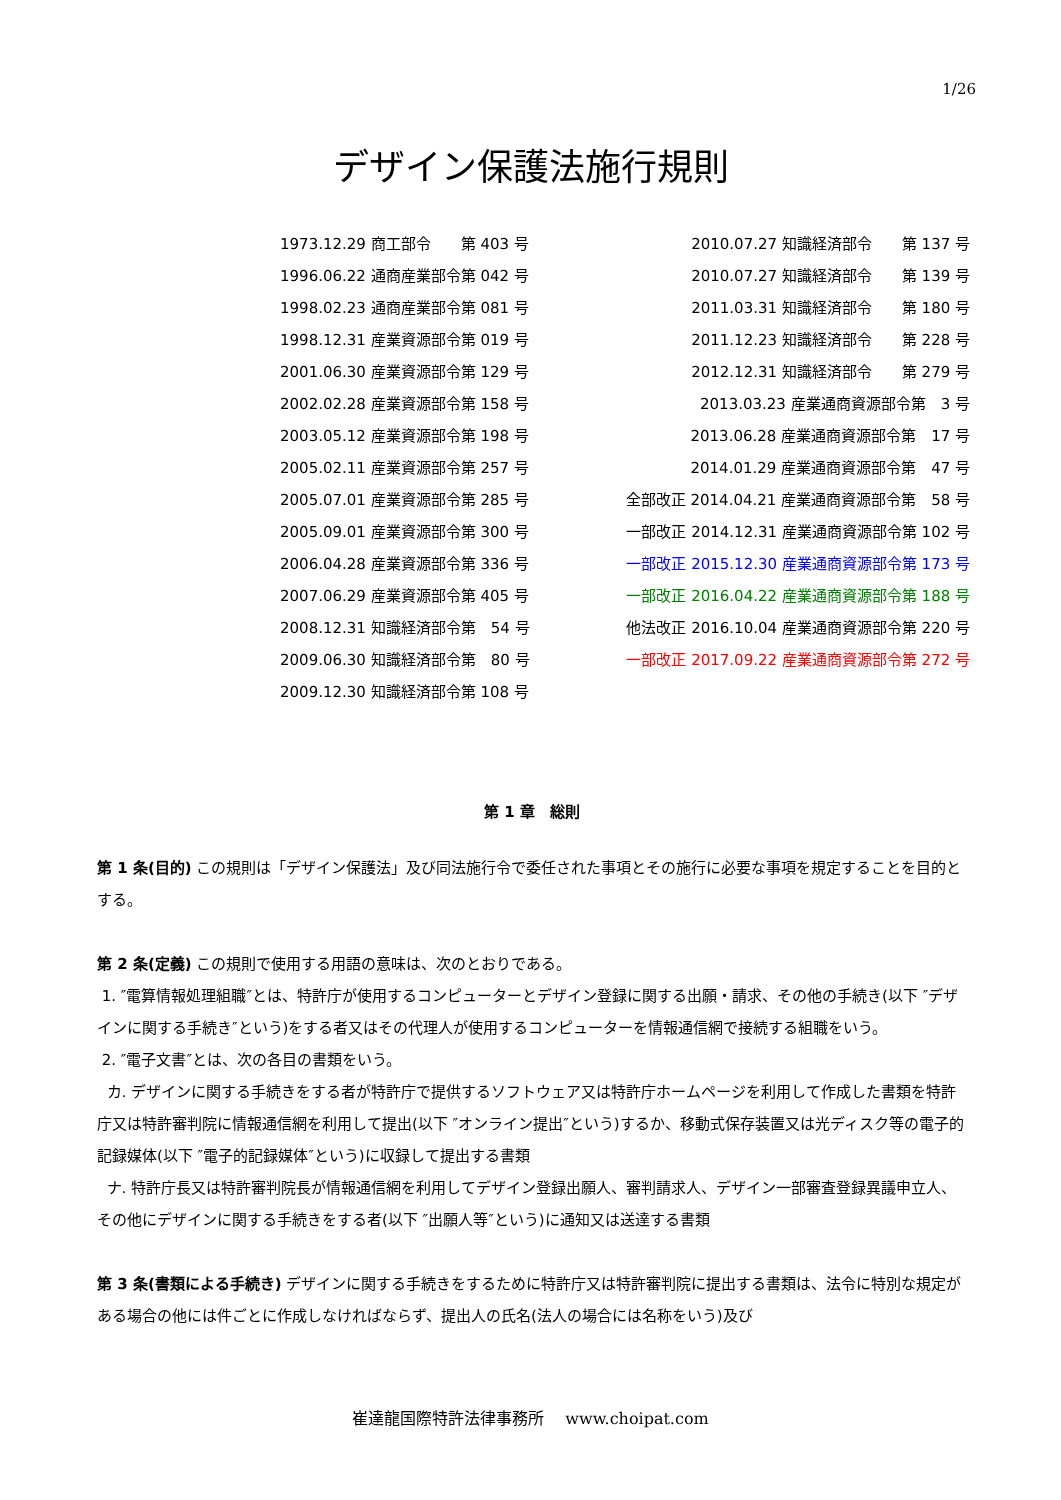1/26
デザイン保護法施行規則
1973.12.29 商工部令　　第 403 号
1996.06.22 通商産業部令第 042 号
1998.02.23 通商産業部令第 081 号
1998.12.31 産業資源部令第 019 号
2001.06.30 産業資源部令第 129 号
2002.02.28 産業資源部令第 158 号
2003.05.12 産業資源部令第 198 号
2005.02.11 産業資源部令第 257 号
2005.07.01 産業資源部令第 285 号
2005.09.01 産業資源部令第 300 号
2006.04.28 産業資源部令第 336 号
2007.06.29 産業資源部令第 405 号
2008.12.31 知識経済部令第　54 号
2009.06.30 知識経済部令第　80 号
2009.12.30 知識経済部令第 108 号
2010.07.27 知識経済部令　　第 137 号
2010.07.27 知識経済部令　　第 139 号
2011.03.31 知識経済部令　　第 180 号
2011.12.23 知識経済部令　　第 228 号
2012.12.31 知識経済部令　　第 279 号
2013.03.23 産業通商資源部令第　3 号
2013.06.28 産業通商資源部令第　17 号
2014.01.29 産業通商資源部令第　47 号
全部改正 2014.04.21 産業通商資源部令第　58 号
一部改正 2014.12.31 産業通商資源部令第 102 号
一部改正 2015.12.30 産業通商資源部令第 173 号
一部改正 2016.04.22 産業通商資源部令第 188 号
他法改正 2016.10.04 産業通商資源部令第 220 号
一部改正 2017.09.22 産業通商資源部令第 272 号
第 1 章　総則
第 1 条(目的) この規則は「デザイン保護法」及び同法施行令で委任された事項とその施行に必要な事項を規定することを目的とする。
第 2 条(定義) この規則で使用する用語の意味は、次のとおりである。
1. ″電算情報処理組職″とは、特許庁が使用するコンピューターとデザイン登録に関する出願・請求、その他の手続き(以下 ″デザインに関する手続き″という)をする者又はその代理人が使用するコンピューターを情報通信網で接続する組職をいう。
2. ″電子文書″とは、次の各目の書類をいう。
カ. デザインに関する手続きをする者が特許庁で提供するソフトウェア又は特許庁ホームページを利用して作成した書類を特許庁又は特許審判院に情報通信網を利用して提出(以下 ″オンライン提出″という)するか、移動式保存装置又は光ディスク等の電子的記録媒体(以下 ″電子的記録媒体″という)に収録して提出する書類
ナ. 特許庁長又は特許審判院長が情報通信網を利用してデザイン登録出願人、審判請求人、デザイン一部審査登録異議申立人、その他にデザインに関する手続きをする者(以下 ″出願人等″という)に通知又は送達する書類
第 3 条(書類による手続き) デザインに関する手続きをするために特許庁又は特許審判院に提出する書類は、法令に特別な規定がある場合の他には件ごとに作成しなければならず、提出人の氏名(法人の場合には名称をいう)及び
崔達龍国際特許法律事務所　 www.choipat.com